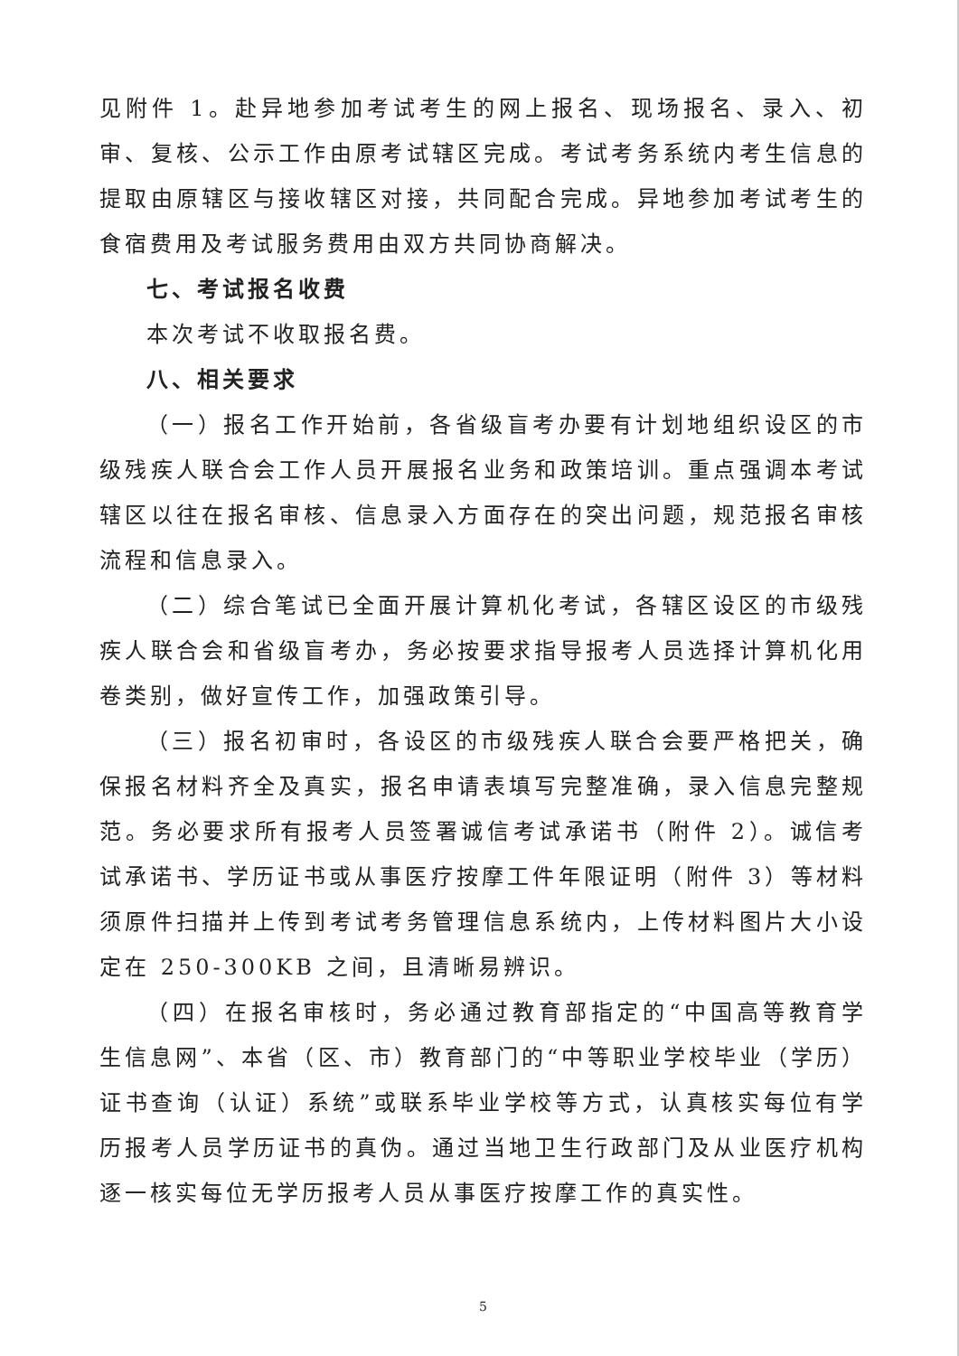见附件 1。赴异地参加考试考生的网上报名、现场报名、录入、初审、复核、公示工作由原考试辖区完成。考试考务系统内考生信息的提取由原辖区与接收辖区对接，共同配合完成。异地参加考试考生的食宿费用及考试服务费用由双方共同协商解决。
七、考试报名收费
本次考试不收取报名费。
八、相关要求
（一）报名工作开始前，各省级盲考办要有计划地组织设区的市级残疾人联合会工作人员开展报名业务和政策培训。重点强调本考试辖区以往在报名审核、信息录入方面存在的突出问题，规范报名审核流程和信息录入。
（二）综合笔试已全面开展计算机化考试，各辖区设区的市级残疾人联合会和省级盲考办，务必按要求指导报考人员选择计算机化用卷类别，做好宣传工作，加强政策引导。
（三）报名初审时，各设区的市级残疾人联合会要严格把关，确保报名材料齐全及真实，报名申请表填写完整准确，录入信息完整规范。务必要求所有报考人员签署诚信考试承诺书（附件 2）。诚信考试承诺书、学历证书或从事医疗按摩工件年限证明（附件 3）等材料须原件扫描并上传到考试考务管理信息系统内，上传材料图片大小设定在 250-300KB 之间，且清晰易辨识。
（四）在报名审核时，务必通过教育部指定的“中国高等教育学生信息网”、本省（区、市）教育部门的“中等职业学校毕业（学历）证书查询（认证）系统”或联系毕业学校等方式，认真核实每位有学历报考人员学历证书的真伪。通过当地卫生行政部门及从业医疗机构逐一核实每位无学历报考人员从事医疗按摩工作的真实性。
5